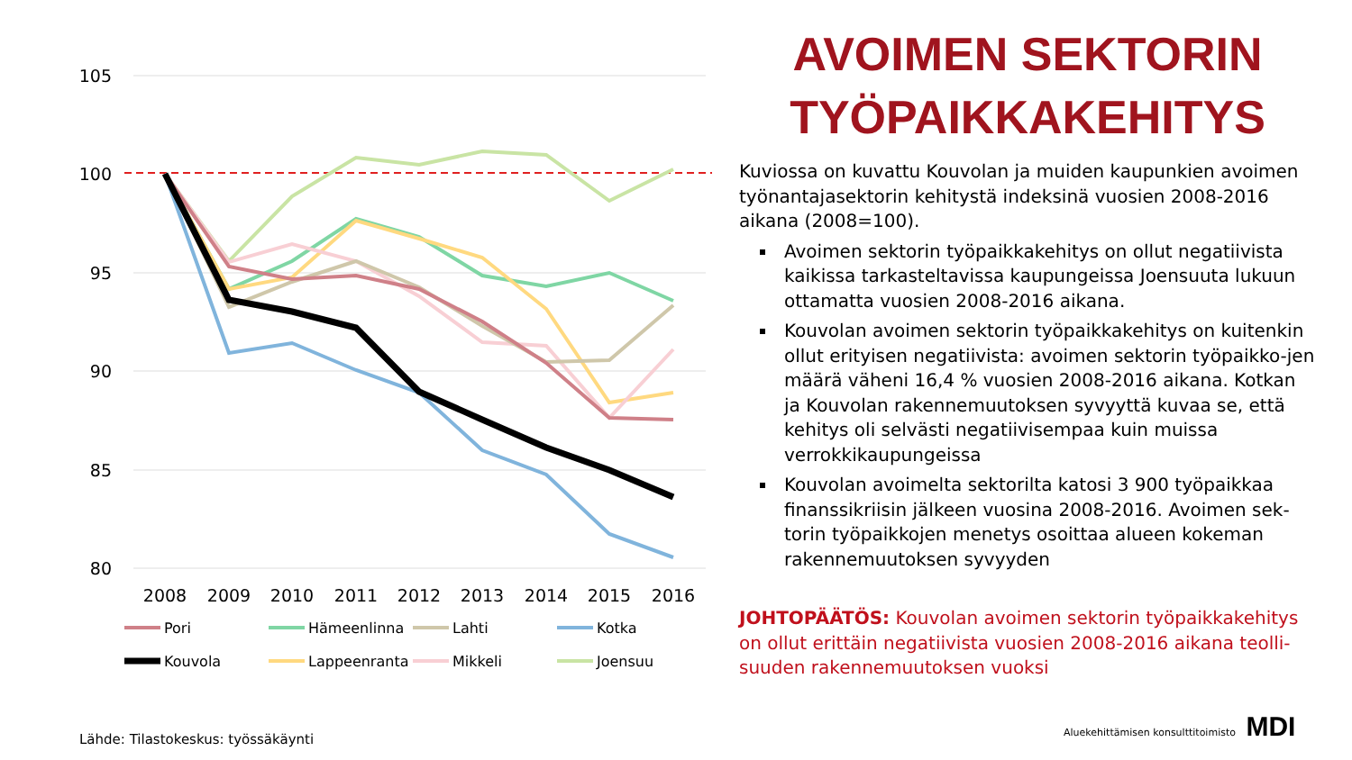105
100
95
90
85
80
2008
2009
2010
2011
2012
2013
2014
2015
2016
Pori
Hämeenlinna
Lahti
Kotka
Kouvola
Lappeenranta
Mikkeli
Joensuu
AVOIMEN SEKTORIN TYÖPAIKKAKEHITYS
Kuviossa on kuvattu Kouvolan ja muiden kaupunkien avoimen työnantajasektorin kehitystä indeksinä vuosien 2008-2016 aikana (2008=100).
Avoimen sektorin työpaikkakehitys on ollut negatiivista kaikissa tarkasteltavissa kaupungeissa Joensuuta lukuun ottamatta vuosien 2008-2016 aikana.
Kouvolan avoimen sektorin työpaikkakehitys on kuitenkin ollut erityisen negatiivista: avoimen sektorin työpaikko-jen määrä väheni 16,4 % vuosien 2008-2016 aikana. Kotkan ja Kouvolan rakennemuutoksen syvyyttä kuvaa se, että kehitys oli selvästi negatiivisempaa kuin muissa verrokkikaupungeissa
Kouvolan avoimelta sektorilta katosi 3 900 työpaikkaa finanssikriisin jälkeen vuosina 2008-2016. Avoimen sek-torin työpaikkojen menetys osoittaa alueen kokeman rakennemuutoksen syvyyden
JOHTOPÄÄTÖS: Kouvolan avoimen sektorin työpaikkakehitys on ollut erittäin negatiivista vuosien 2008-2016 aikana teolli-suuden rakennemuutoksen vuoksi
Lähde: Tilastokeskus: työssäkäynti
Aluekehittämisen konsulttitoimisto MDI